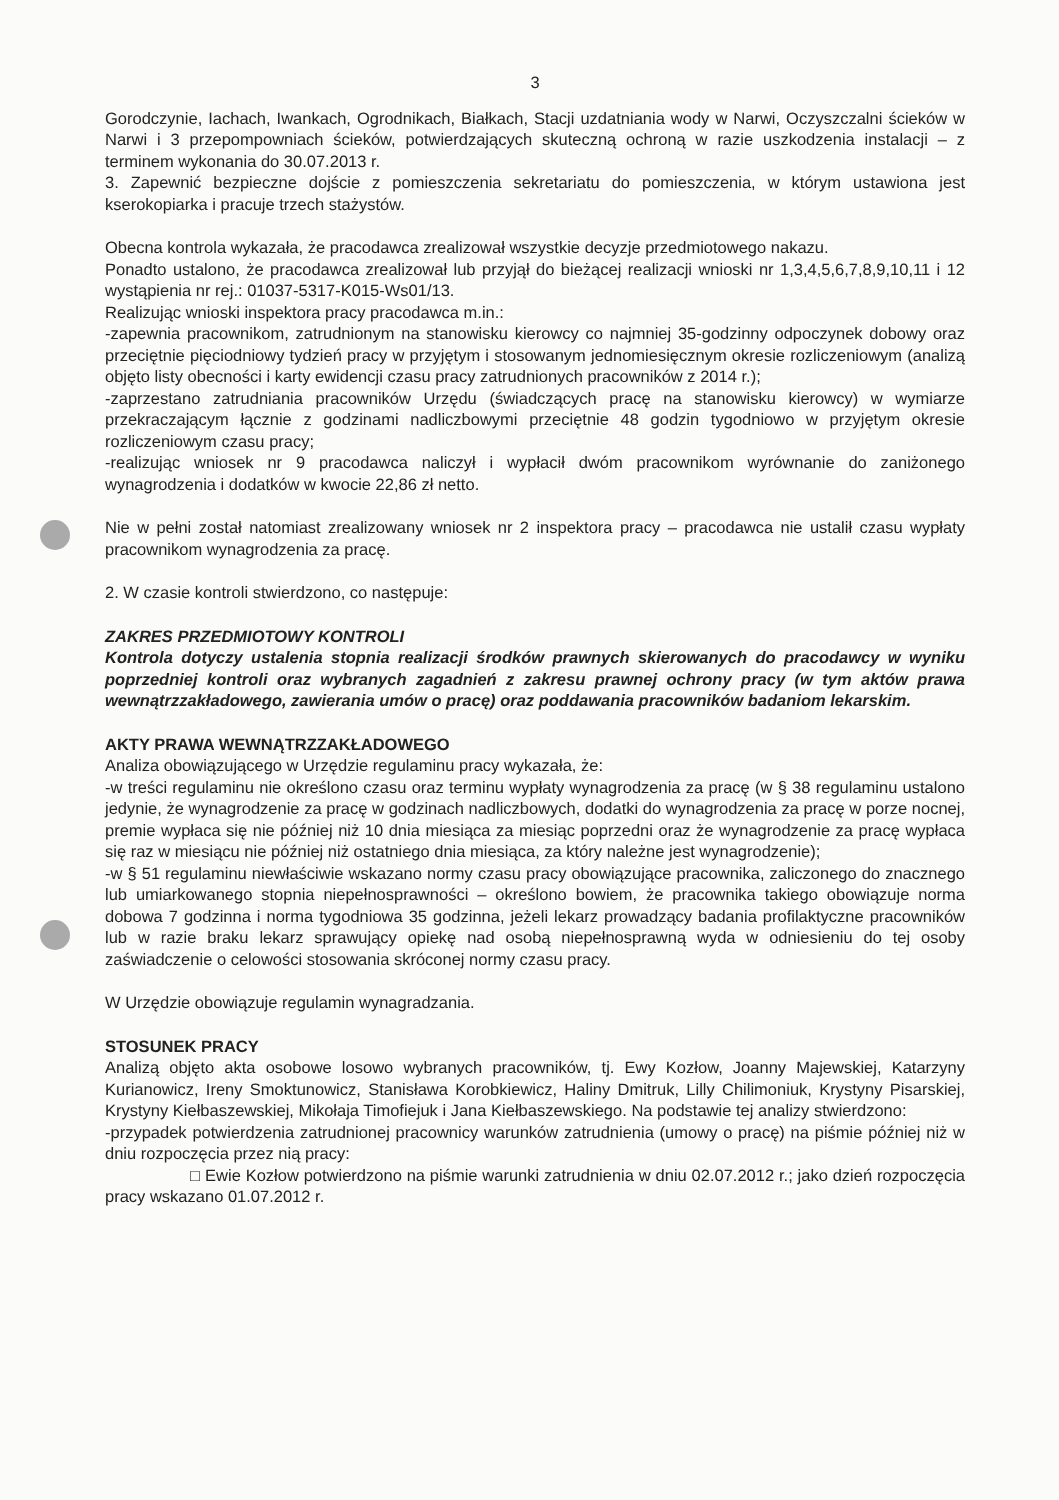3
Gorodczynie, Iachach, Iwankach, Ogrodnikach, Białkach, Stacji uzdatniania wody w Narwi, Oczyszczalni ścieków w Narwi i 3 przepompowniach ścieków, potwierdzających skuteczną ochroną w razie uszkodzenia instalacji – z terminem wykonania do 30.07.2013 r.
3. Zapewnić bezpieczne dojście z pomieszczenia sekretariatu do pomieszczenia, w którym ustawiona jest kserokopiarka i pracuje trzech stażystów.
Obecna kontrola wykazała, że pracodawca zrealizował wszystkie decyzje przedmiotowego nakazu.
Ponadto ustalono, że pracodawca zrealizował lub przyjął do bieżącej realizacji wnioski nr 1,3,4,5,6,7,8,9,10,11 i 12 wystąpienia nr rej.: 01037-5317-K015-Ws01/13.
Realizując wnioski inspektora pracy pracodawca m.in.:
-zapewnia pracownikom, zatrudnionym na stanowisku kierowcy co najmniej 35-godzinny odpoczynek dobowy oraz przeciętnie pięciodniowy tydzień pracy w przyjętym i stosowanym jednomiesięcznym okresie rozliczeniowym (analizą objęto listy obecności i karty ewidencji czasu pracy zatrudnionych pracowników z 2014 r.);
-zaprzestano zatrudniania pracowników Urzędu (świadczących pracę na stanowisku kierowcy) w wymiarze przekraczającym łącznie z godzinami nadliczbowymi przeciętnie 48 godzin tygodniowo w przyjętym okresie rozliczeniowym czasu pracy;
-realizując wniosek nr 9 pracodawca naliczył i wypłacił dwóm pracownikom wyrównanie do zaniżonego wynagrodzenia i dodatków w kwocie 22,86 zł netto.
Nie w pełni został natomiast zrealizowany wniosek nr 2 inspektora pracy – pracodawca nie ustalił czasu wypłaty pracownikom wynagrodzenia za pracę.
2. W czasie kontroli stwierdzono, co następuje:
ZAKRES PRZEDMIOTOWY KONTROLI
Kontrola dotyczy ustalenia stopnia realizacji środków prawnych skierowanych do pracodawcy w wyniku poprzedniej kontroli oraz wybranych zagadnień z zakresu prawnej ochrony pracy (w tym aktów prawa wewnątrzzakładowego, zawierania umów o pracę) oraz poddawania pracowników badaniom lekarskim.
AKTY PRAWA WEWNĄTRZZAKŁADOWEGO
Analiza obowiązującego w Urzędzie regulaminu pracy wykazała, że:
-w treści regulaminu nie określono czasu oraz terminu wypłaty wynagrodzenia za pracę (w § 38 regulaminu ustalono jedynie, że wynagrodzenie za pracę w godzinach nadliczbowych, dodatki do wynagrodzenia za pracę w porze nocnej, premie wypłaca się nie później niż 10 dnia miesiąca za miesiąc poprzedni oraz że wynagrodzenie za pracę wypłaca się raz w miesiącu nie później niż ostatniego dnia miesiąca, za który należne jest wynagrodzenie);
-w § 51 regulaminu niewłaściwie wskazano normy czasu pracy obowiązujące pracownika, zaliczonego do znacznego lub umiarkowanego stopnia niepełnosprawności – określono bowiem, że pracownika takiego obowiązuje norma dobowa 7 godzinna i norma tygodniowa 35 godzinna, jeżeli lekarz prowadzący badania profilaktyczne pracowników lub w razie braku lekarz sprawujący opiekę nad osobą niepełnosprawną wyda w odniesieniu do tej osoby zaświadczenie o celowości stosowania skróconej normy czasu pracy.
W Urzędzie obowiązuje regulamin wynagradzania.
STOSUNEK PRACY
Analizą objęto akta osobowe losowo wybranych pracowników, tj. Ewy Kozłow, Joanny Majewskiej, Katarzyny Kurianowicz, Ireny Smoktunowicz, Stanisława Korobkiewicz, Haliny Dmitruk, Lilly Chilimoniuk, Krystyny Pisarskiej, Krystyny Kiełbaszewskiej, Mikołaja Timofiejuk i Jana Kiełbaszewskiego. Na podstawie tej analizy stwierdzono:
-przypadek potwierdzenia zatrudnionej pracownicy warunków zatrudnienia (umowy o pracę) na piśmie później niż w dniu rozpoczęcia przez nią pracy:
□ Ewie Kozłow potwierdzono na piśmie warunki zatrudnienia w dniu 02.07.2012 r.; jako dzień rozpoczęcia pracy wskazano 01.07.2012 r.